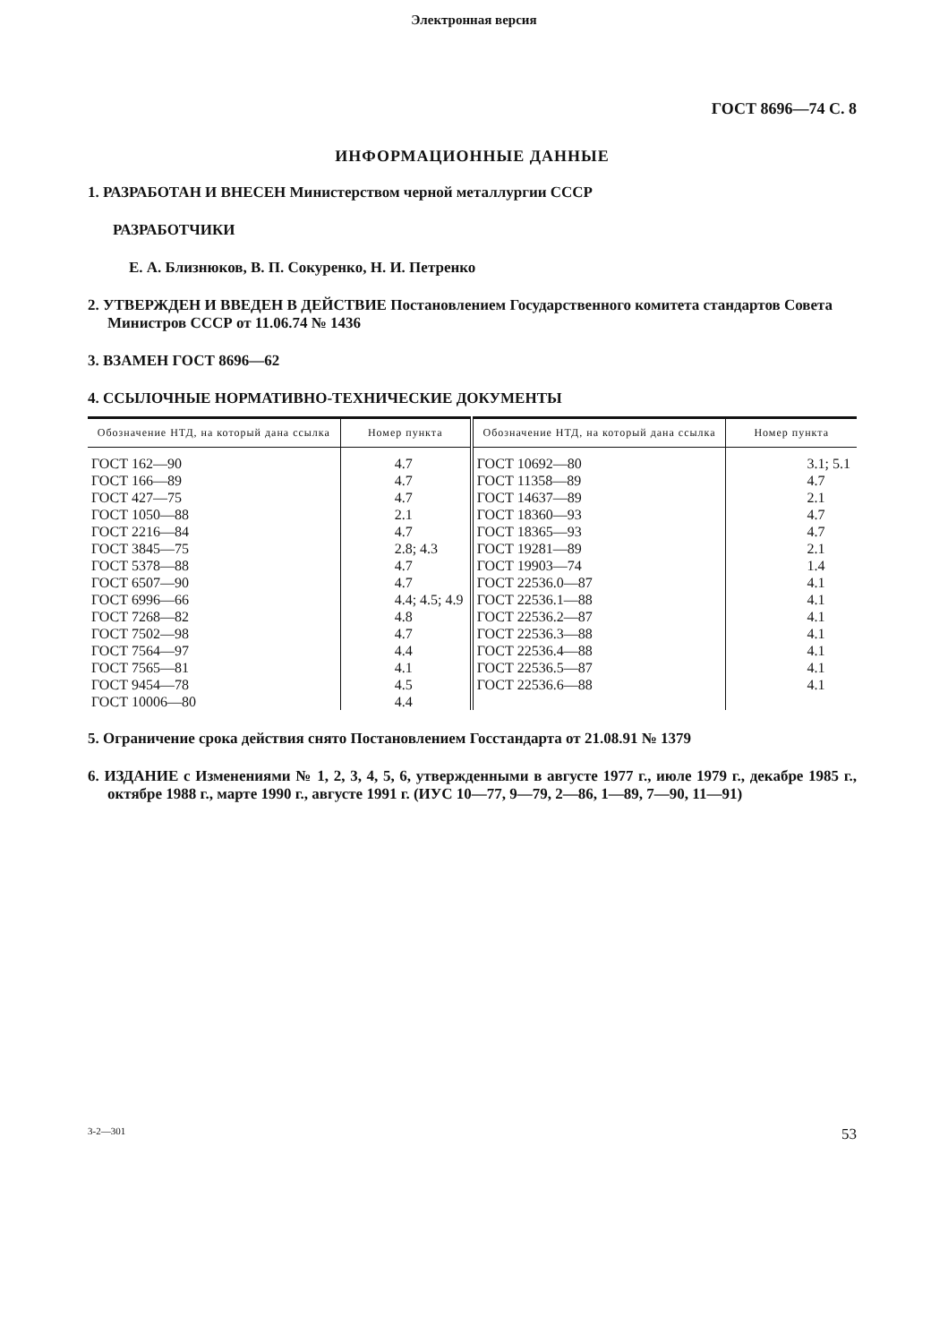Электронная версия
ГОСТ 8696—74 С. 8
ИНФОРМАЦИОННЫЕ ДАННЫЕ
1. РАЗРАБОТАН И ВНЕСЕН Министерством черной металлургии СССР
РАЗРАБОТЧИКИ
Е. А. Близнюков, В. П. Сокуренко, Н. И. Петренко
2. УТВЕРЖДЕН И ВВЕДЕН В ДЕЙСТВИЕ Постановлением Государственного комитета стандартов Совета Министров СССР от 11.06.74 № 1436
3. ВЗАМЕН ГОСТ 8696—62
4. ССЫЛОЧНЫЕ НОРМАТИВНО-ТЕХНИЧЕСКИЕ ДОКУМЕНТЫ
| Обозначение НТД, на который дана ссылка | Номер пункта | Обозначение НТД, на который дана ссылка | Номер пункта |
| --- | --- | --- | --- |
| ГОСТ 162—90 ГОСТ 166—89 ГОСТ 427—75 ГОСТ 1050—88 ГОСТ 2216—84 ГОСТ 3845—75 ГОСТ 5378—88 ГОСТ 6507—90 ГОСТ 6996—66 ГОСТ 7268—82 ГОСТ 7502—98 ГОСТ 7564—97 ГОСТ 7565—81 ГОСТ 9454—78 ГОСТ 10006—80 | 4.7 4.7 4.7 2.1 4.7 2.8; 4.3 4.7 4.7 4.4; 4.5; 4.9 4.8 4.7 4.4 4.1 4.5 4.4 | ГОСТ 10692—80 ГОСТ 11358—89 ГОСТ 14637—89 ГОСТ 18360—93 ГОСТ 18365—93 ГОСТ 19281—89 ГОСТ 19903—74 ГОСТ 22536.0—87 ГОСТ 22536.1—88 ГОСТ 22536.2—87 ГОСТ 22536.3—88 ГОСТ 22536.4—88 ГОСТ 22536.5—87 ГОСТ 22536.6—88 | 3.1; 5.1 4.7 2.1 4.7 4.7 2.1 1.4 4.1 4.1 4.1 4.1 4.1 4.1 4.1 |
5. Ограничение срока действия снято Постановлением Госстандарта от 21.08.91 № 1379
6. ИЗДАНИЕ с Изменениями № 1, 2, 3, 4, 5, 6, утвержденными в августе 1977 г., июле 1979 г., декабре 1985 г., октябре 1988 г., марте 1990 г., августе 1991 г. (ИУС 10—77, 9—79, 2—86, 1—89, 7—90, 11—91)
3-2—301 53